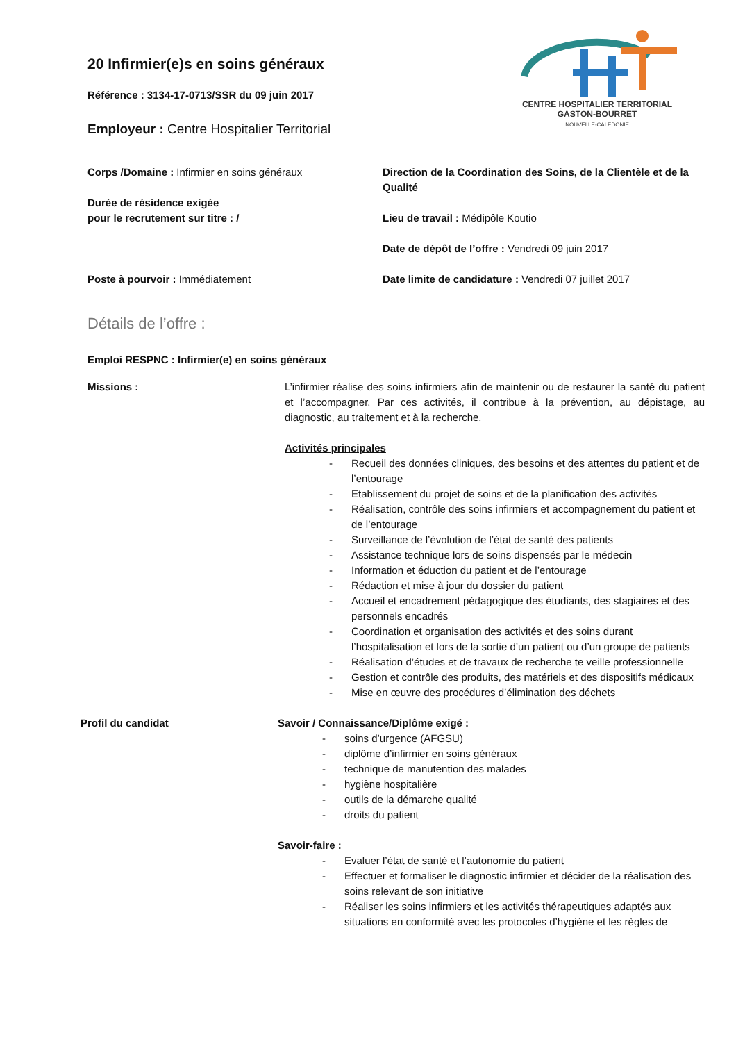CENTRE HOSPITALIER TERRITORIAL
GASTON-BOURRET
NOUVELLE-CALÉDONIE
20 Infirmier(e)s en soins généraux
Référence : 3134-17-0713/SSR du 09 juin 2017
Employeur : Centre Hospitalier Territorial
Corps /Domaine : Infirmier en soins généraux
Durée de résidence exigée
pour le recrutement sur titre : /
Poste à pourvoir : Immédiatement
Direction de la Coordination des Soins, de la Clientèle et de la Qualité
Lieu de travail : Médipôle Koutio
Date de dépôt de l’offre : Vendredi 09 juin 2017
Date limite de candidature : Vendredi 07 juillet 2017
Détails de l’offre :
Emploi RESPNC : Infirmier(e) en soins généraux
Missions : L’infirmier réalise des soins infirmiers afin de maintenir ou de restaurer la santé du patient et l’accompagner. Par ces activités, il contribue à la prévention, au dépistage, au diagnostic, au traitement et à la recherche.
Activités principales
- Recueil des données cliniques, des besoins et des attentes du patient et de l’entourage
- Etablissement du projet de soins et de la planification des activités
- Réalisation, contrôle des soins infirmiers et accompagnement du patient et de l’entourage
- Surveillance de l’évolution de l’état de santé des patients
- Assistance technique lors de soins dispensés par le médecin
- Information et éduction du patient et de l’entourage
- Rédaction et mise à jour du dossier du patient
- Accueil et encadrement pédagogique des étudiants, des stagiaires et des personnels encadrés
- Coordination et organisation des activités et des soins durant l’hospitalisation et lors de la sortie d’un patient ou d’un groupe de patients
- Réalisation d’études et de travaux de recherche te veille professionnelle
- Gestion et contrôle des produits, des matériels et des dispositifs médicaux
- Mise en œuvre des procédures d’élimination des déchets
Profil du candidat Savoir / Connaissance/Diplôme exigé :
- soins d’urgence (AFGSU)
- diplôme d’infirmier en soins généraux
- technique de manutention des malades
- hygiène hospitalière
- outils de la démarche qualité
- droits du patient
Savoir-faire :
- Evaluer l’état de santé et l’autonomie du patient
- Effectuer et formaliser le diagnostic infirmier et décider de la réalisation des soins relevant de son initiative
- Réaliser les soins infirmiers et les activités thérapeutiques adaptés aux situations en conformité avec les protocoles d’hygiène et les règles de